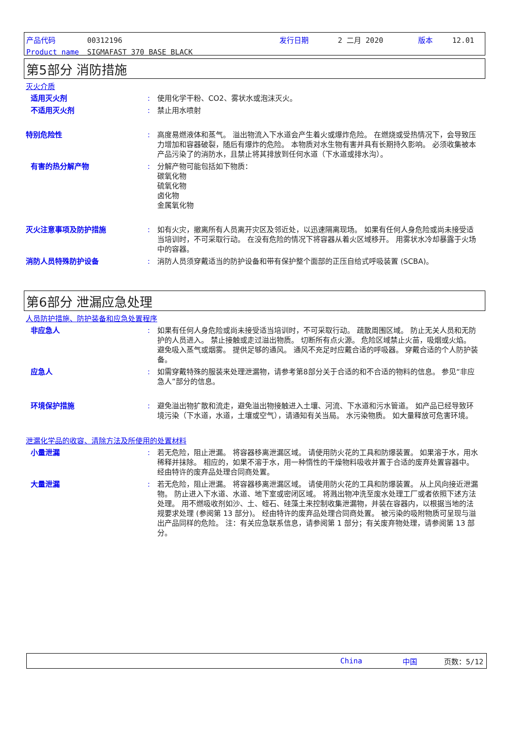产品代码 00312196 发行日期 2 二月 2020 版本 12.01
Product name SIGMAFAST 370 BASE BLACK
第5部分 消防措施
灭火介质
适用灭火剂 : 使用化学干粉、CO2、雾状水或泡沫灭火。
不适用灭火剂 : 禁止用水喷射
特别危险性 : 高度易燃液体和蒸气。 溢出物流入下水道会产生着火或爆炸危险。 在燃烧或受热情况下，会导致压力增加和容器破裂，随后有爆炸的危险。 本物质对水生物有害并具有长期持久影响。 必须收集被本产品污染了的消防水，且禁止将其排放到任何水道（下水道或排水沟）。
有害的热分解产物 : 分解产物可能包括如下物质：
碳氧化物
硫氧化物
卤化物
金属氧化物
灭火注意事项及防护措施 : 如有火灾，撤离所有人员离开灾区及邻近处，以迅速隔离现场。 如果有任何人身危险或尚未接受适当培训时，不可采取行动。 在没有危险的情况下将容器从着火区域移开。 用雾状水冷却暴露于火场中的容器。
消防人员特殊防护设备 : 消防人员须穿戴适当的防护设备和带有保护整个面部的正压自给式呼吸装置 (SCBA)。
第6部分 泄漏应急处理
人员防护措施、防护装备和应急处置程序
非应急人 : 如果有任何人身危险或尚未接受适当培训时，不可采取行动。 疏散周围区域。 防止无关人员和无防护的人员进入。 禁止接触或走过溢出物质。 切断所有点火源。 危险区域禁止火苗，吸烟或火焰。 避免吸入蒸气或烟雾。 提供足够的通风。 通风不充足时应戴合适的呼吸器。 穿戴合适的个人防护装备。
应急人 : 如需穿戴特殊的服装来处理泄漏物，请参考第8部分关于合适的和不合适的物料的信息。 参见“非应急人”部分的信息。
环境保护措施 : 避免溢出物扩散和流走，避免溢出物接触进入土壤、河流、下水道和污水管道。 如产品已经导致环境污染（下水道，水道，土壤或空气），请通知有关当局。 水污染物质。 如大量释放可危害环境。
泄漏化学品的收容、清除方法及所使用的处置材料
小量泄漏 : 若无危险，阻止泄漏。 将容器移离泄漏区域。 请使用防火花的工具和防爆装置。 如果溶于水，用水稀释并抹除。 相应的，如果不溶于水，用一种惰性的干燥物料吸收并置于合适的废弃处置容器中。 经由特许的废弃品处理合同商处置。
大量泄漏 : 若无危险，阻止泄漏。 将容器移离泄漏区域。 请使用防火花的工具和防爆装置。 从上风向接近泄漏物。 防止进入下水道、水道、地下室或密闭区域。 将溅出物冲洗至废水处理工厂或者依照下述方法处理。 用不燃吸收剂如沙、土、蛭石、硅藻土来控制收集泄漏物，并装在容器内，以根据当地的法规要求处理 (参阅第 13 部分)。 经由特许的废弃品处理合同商处置。 被污染的吸附物质可呈现与溢出产品同样的危险。 注：有关应急联系信息，请参阅第 1 部分；有关废弃物处理，请参阅第 13 部分。
China 中国 页数：5/12